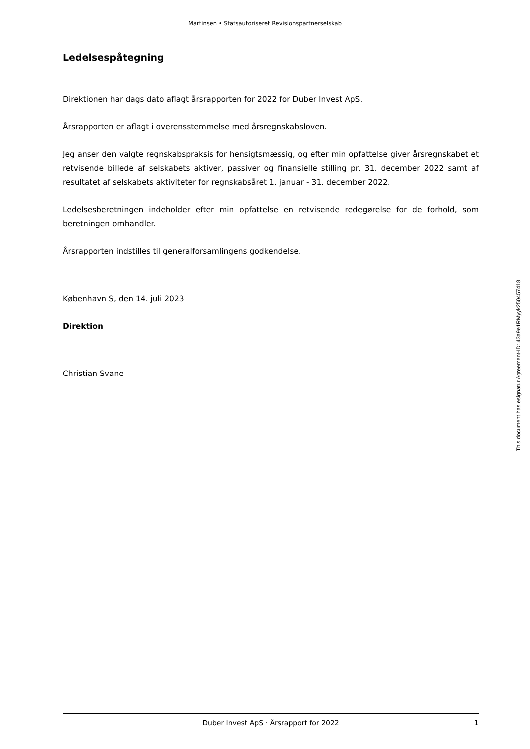Martinsen • Statsautoriseret Revisionspartnerselskab
Ledelsespåtegning
Direktionen har dags dato aflagt årsrapporten for 2022 for Duber Invest ApS.
Årsrapporten er aflagt i overensstemmelse med årsregnskabsloven.
Jeg anser den valgte regnskabspraksis for hensigtsmæssig, og efter min opfattelse giver årsregnskabet et retvisende billede af selskabets aktiver, passiver og finansielle stilling pr. 31. december 2022 samt af resultatet af selskabets aktiviteter for regnskabsåret 1. januar - 31. december 2022.
Ledelsesberetningen indeholder efter min opfattelse en retvisende redegørelse for de forhold, som beretningen omhandler.
Årsrapporten indstilles til generalforsamlingens godkendelse.
København S, den 14. juli 2023
Direktion
Christian Svane
This document has esignatur Agreement-ID: 43a9e1RMyyk250457418
Duber Invest ApS · Årsrapport for 2022 1